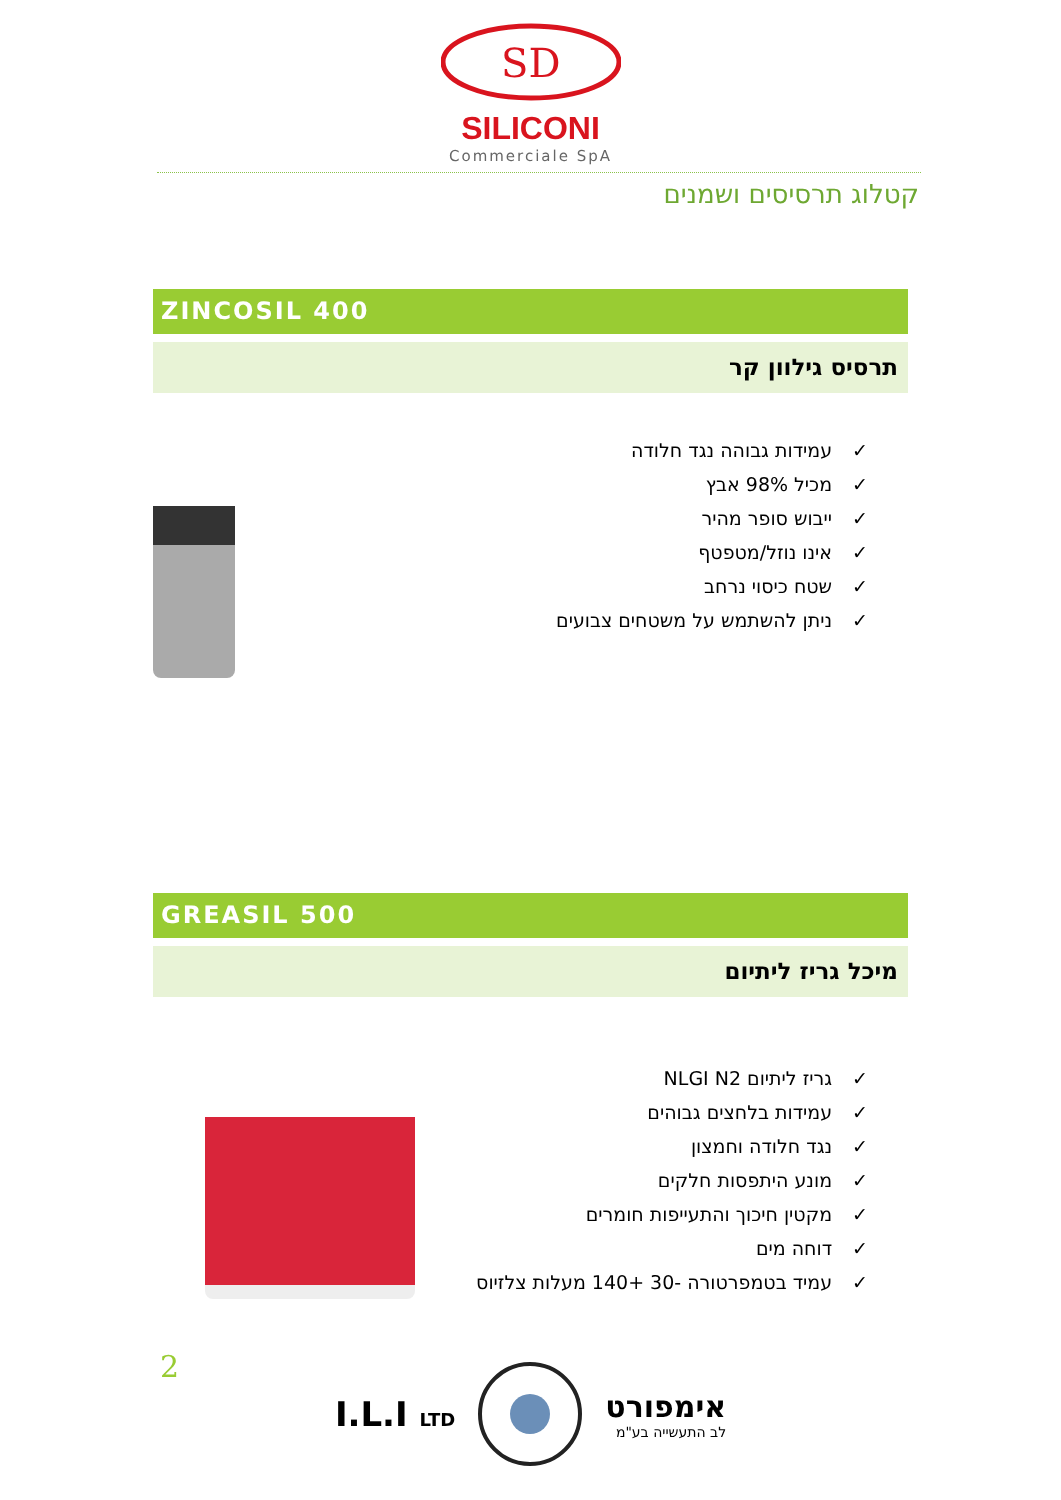SD
SILICONI
Commerciale SpA
קטלוג תרסיסים ושמנים
ZINCOSIL 400
תרסיס גילוון קר
✓עמידות גבוהה נגד חלודה
✓מכיל 98% אבץ
✓ייבוש סופר מהיר
✓אינו נוזל/מטפטף
✓שטח כיסוי נרחב
✓ניתן להשתמש על משטחים צבועים
GREASIL 500
מיכל גריז ליתיום
✓גריז ליתיום NLGI N2
✓עמידות בלחצים גבוהים
✓נגד חלודה וחמצון
✓מונע היתפסות חלקים
✓מקטין חיכוך והתעייפות חומרים
✓דוחה מים
✓עמיד בטמפרטורה -30 +140 מעלות צלזיוס
2
I.L.I LTD
אימפורט
לב התעשייה בע"מ